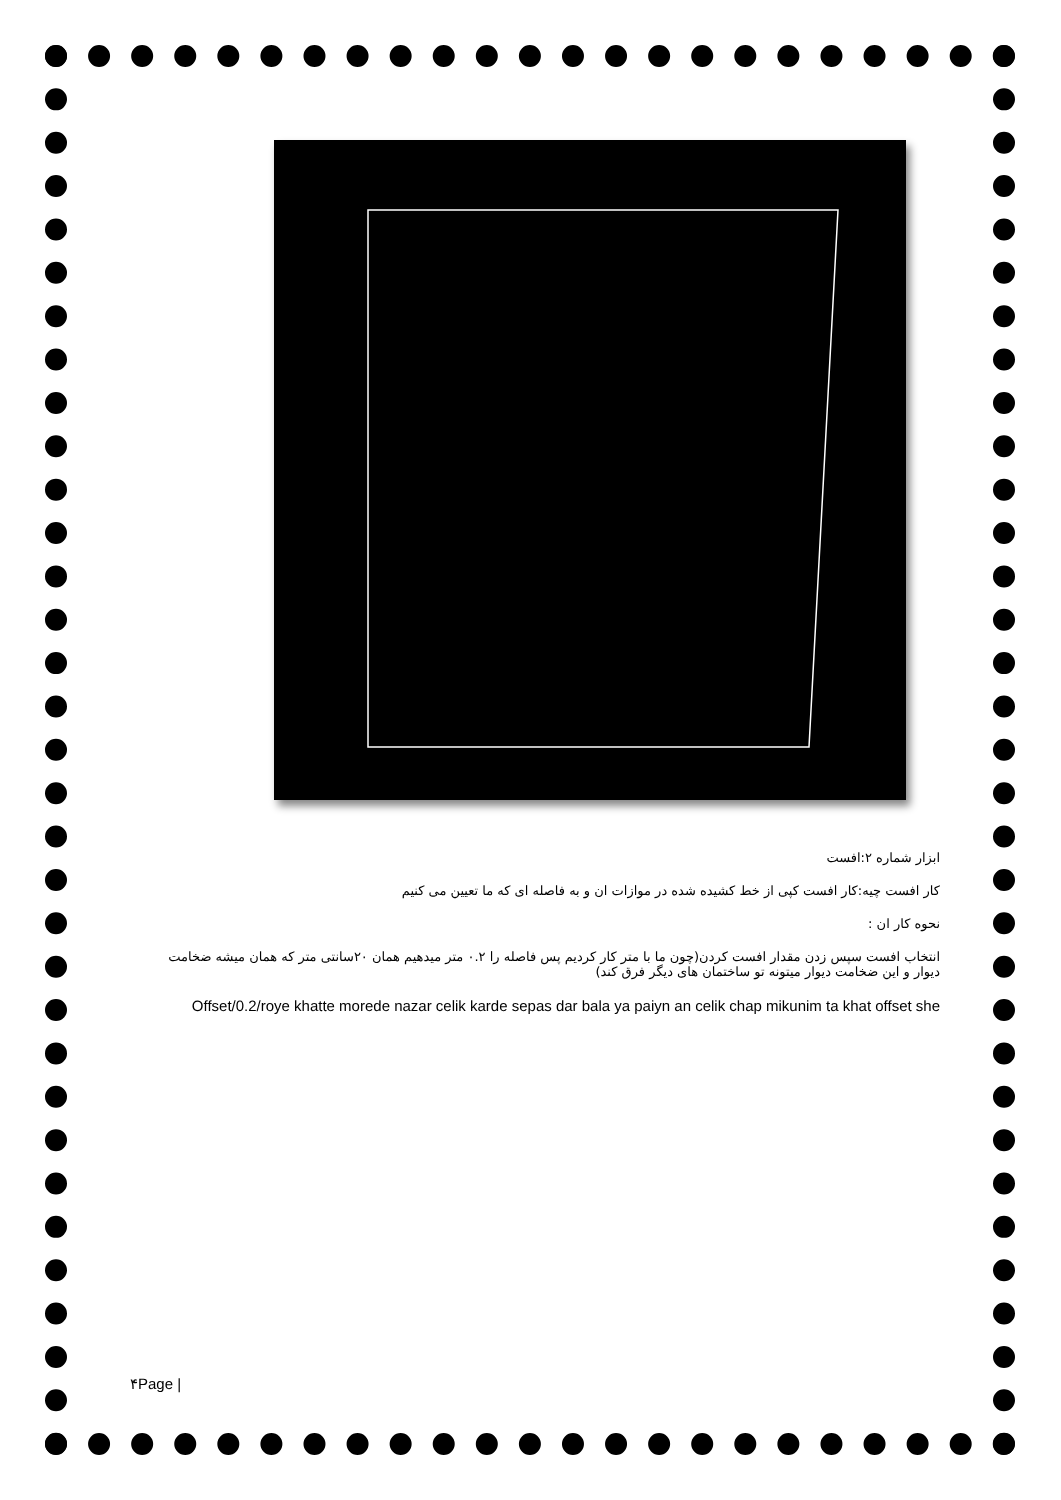ابزار شماره ۲:افست
کار افست چیه:کار افست کپی از خط کشیده شده در موازات ان و به فاصله ای که ما تعیین می کنیم
نحوه کار ان :
انتخاب افست سپس زدن مقدار افست کردن(چون ما با متر کار کردیم پس فاصله را ۰.۲ متر میدهیم همان ۲۰سانتی متر که همان میشه ضخامت دیوار و این ضخامت دیوار میتونه تو ساختمان های دیگر فرق کند)
Offset/0.2/roye khatte morede nazar celik karde sepas dar bala ya paiyn an celik chap mikunim ta khat offset she
۴Page |